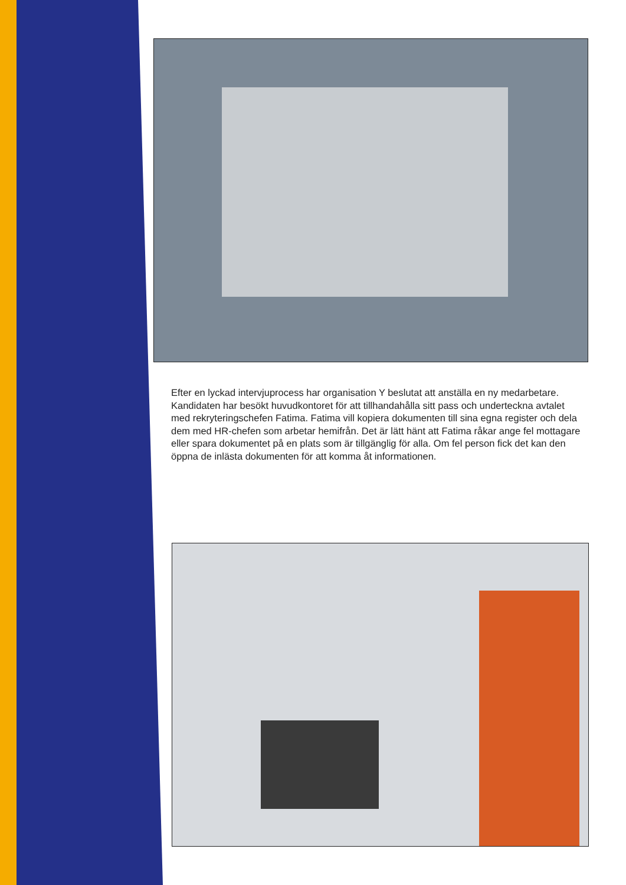Efter en lyckad intervjuprocess har organisation Y beslutat att anställa en ny medarbetare. Kandidaten har besökt huvudkontoret för att tillhandahålla sitt pass och underteckna avtalet med rekryteringschefen Fatima. Fatima vill kopiera dokumenten till sina egna register och dela dem med HR-chefen som arbetar hemifrån. Det är lätt hänt att Fatima råkar ange fel mottagare eller spara dokumentet på en plats som är tillgänglig för alla. Om fel person fick det kan den öppna de inlästa dokumenten för att komma åt informationen.